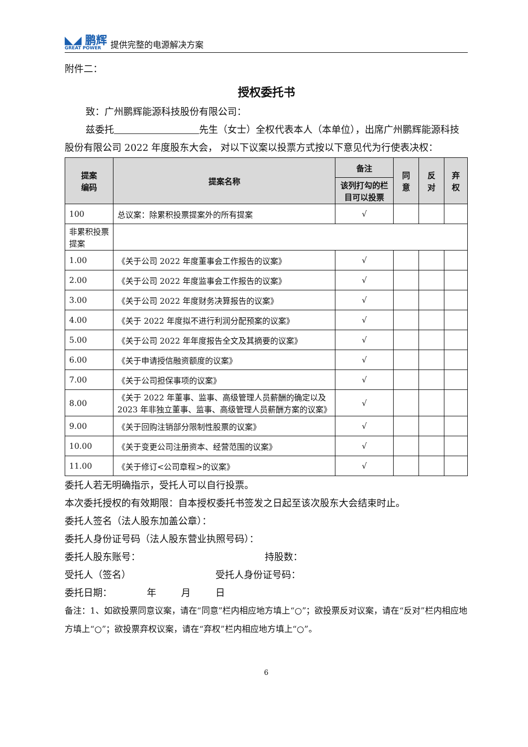◣◢ 鹏辉
GREAT POWER
提供完整的电源解决方案
附件二：
授权委托书
致：广州鹏辉能源科技股份有限公司：
兹委托　　　　　　　　　 先生（女士）全权代表本人（本单位），出席广州鹏辉能源科技股份有限公司 2022 年度股东大会， 对以下议案以投票方式按以下意见代为行使表决权：
| 提案 编码 | 提案名称 | 备注 | 同 意 | 反 对 | 弃 权 |
| --- | --- | --- | --- | --- | --- |
| | | 该列打勾的栏目可以投票 | | | |
| 100 | 总议案：除累积投票提案外的所有提案 | √ | | | |
| 非累积投票提案 | | | | | |
| 1.00 | 《关于公司 2022 年度董事会工作报告的议案》 | √ | | | |
| 2.00 | 《关于公司 2022 年度监事会工作报告的议案》 | √ | | | |
| 3.00 | 《关于公司 2022 年度财务决算报告的议案》 | √ | | | |
| 4.00 | 《关于 2022 年度拟不进行利润分配预案的议案》 | √ | | | |
| 5.00 | 《关于公司 2022 年年度报告全文及其摘要的议案》 | √ | | | |
| 6.00 | 《关于申请授信融资额度的议案》 | √ | | | |
| 7.00 | 《关于公司担保事项的议案》 | √ | | | |
| 8.00 | 《关于 2022 年董事、监事、高级管理人员薪酬的确定以及 2023 年非独立董事、监事、高级管理人员薪酬方案的议案》 | √ | | | |
| 9.00 | 《关于回购注销部分限制性股票的议案》 | √ | | | |
| 10.00 | 《关于变更公司注册资本、经营范围的议案》 | √ | | | |
| 11.00 | 《关于修订<公司章程>的议案》 | √ | | | |
委托人若无明确指示，受托人可以自行投票。
本次委托授权的有效期限：自本授权委托书签发之日起至该次股东大会结束时止。
委托人签名（法人股东加盖公章）：
委托人身份证号码（法人股东营业执照号码）：
委托人股东账号： 持股数：
受托人（签名） 受托人身份证号码：
委托日期： 年 月 日
备注：1、如欲投票同意议案，请在“同意”栏内相应地方填上“○”；欲投票反对议案，请在“反对”栏内相应地方填上“○”；欲投票弃权议案，请在“弃权”栏内相应地方填上“○”。
6